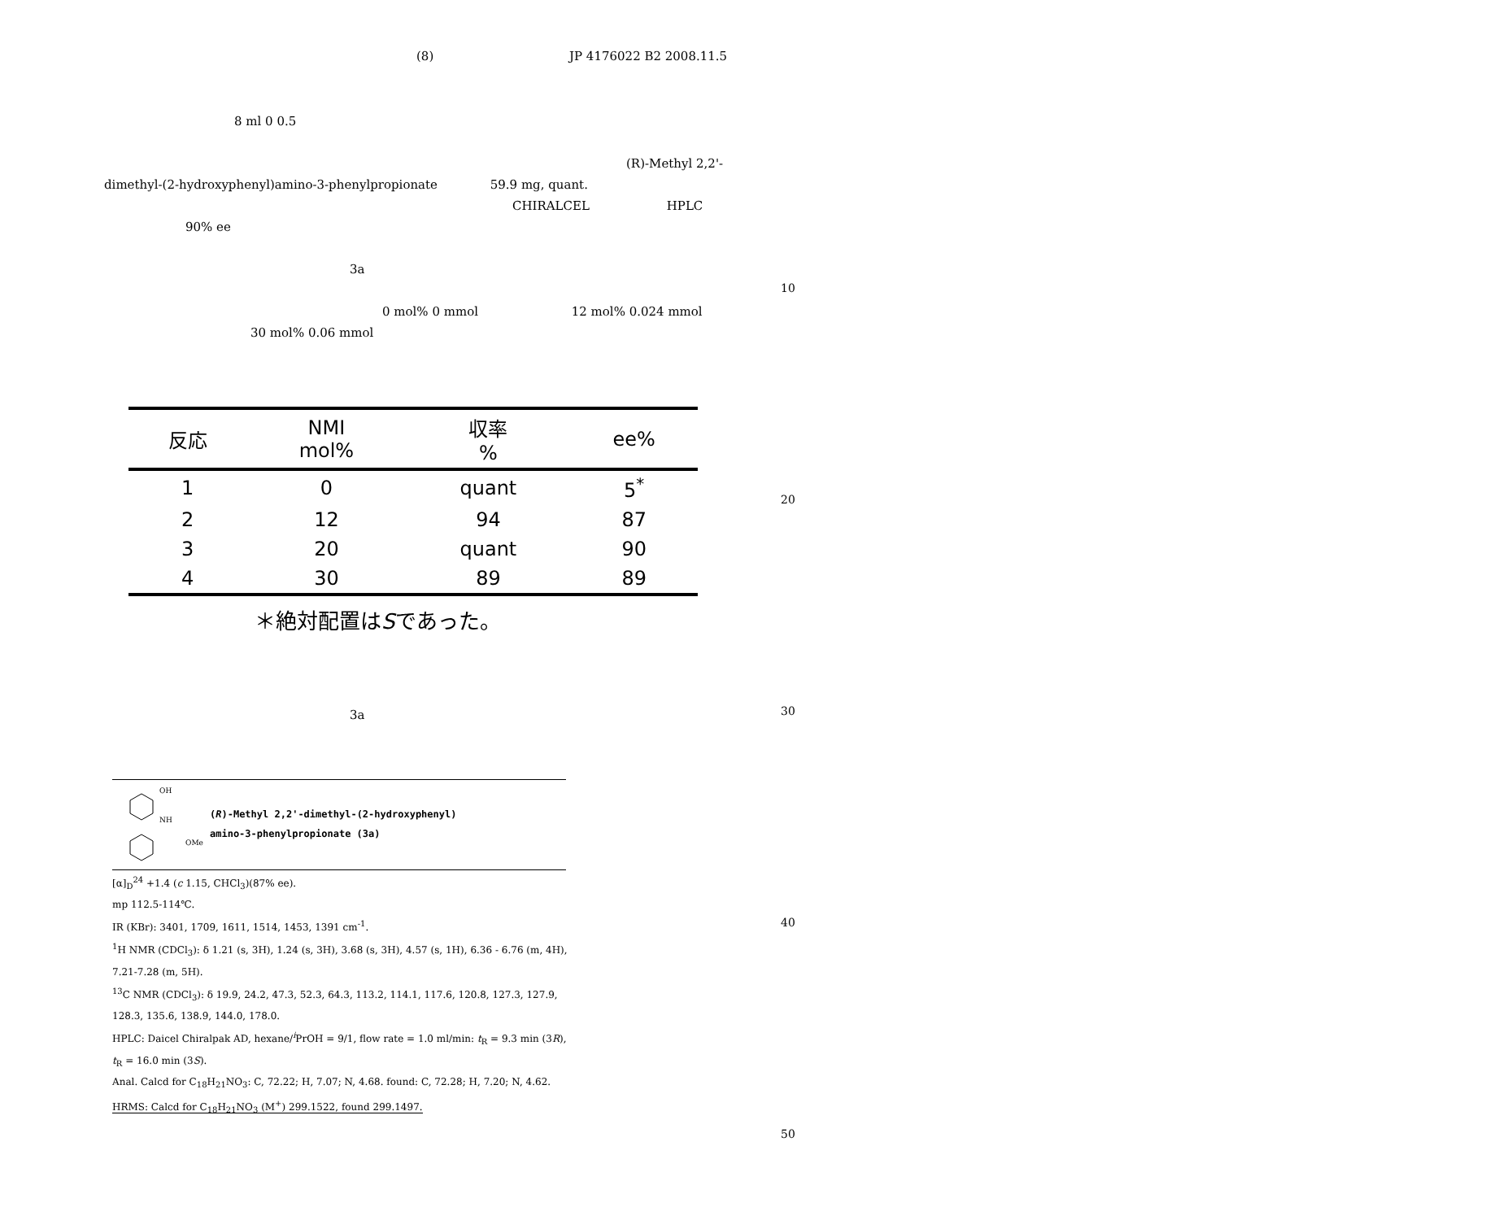(8) JP 4176022 B2 2008.11.5
8 ml 0 0.5
(R)-Methyl 2,2'-
dimethyl-(2-hydroxyphenyl)amino-3-phenylpropionate 59.9 mg, quant.
CHIRALCEL HPLC
90% ee
3a
10
0 mol% 0 mmol 12 mol% 0.024 mmol
30 mol% 0.06 mmol
| 反応 | NMI mol% | 収率 % | ee% |
| --- | --- | --- | --- |
| 1 | 0 | quant | 5<sup>*</sup> |
| 2 | 12 | 94 | 87 |
| 3 | 20 | quant | 90 |
| 4 | 30 | 89 | 89 |
＊絶対配置はSであった。
20
3a 30
OH
NH
OMe
(R)-Methyl 2,2'-dimethyl-(2-hydroxyphenyl)
amino-3-phenylpropionate (3a)
[α]<sub>D</sub><sup>24</sup> +1.4 (c 1.15, CHCl<sub>3</sub>)(87% ee).
mp 112.5-114℃.
IR (KBr): 3401, 1709, 1611, 1514, 1453, 1391 cm<sup>-1</sup>.
<sup>1</sup>H NMR (CDCl<sub>3</sub>): δ 1.21 (s, 3H), 1.24 (s, 3H), 3.68 (s, 3H), 4.57 (s, 1H), 6.36 - 6.76 (m, 4H), 7.21-7.28 (m, 5H).
<sup>13</sup>C NMR (CDCl<sub>3</sub>): δ 19.9, 24.2, 47.3, 52.3, 64.3, 113.2, 114.1, 117.6, 120.8, 127.3, 127.9, 128.3, 135.6, 138.9, 144.0, 178.0.
HPLC: Daicel Chiralpak AD, hexane/<sup>i</sup>PrOH = 9/1, flow rate = 1.0 ml/min: t<sub>R</sub> = 9.3 min (3R), t<sub>R</sub> = 16.0 min (3S).
Anal. Calcd for C<sub>18</sub>H<sub>21</sub>NO<sub>3</sub>: C, 72.22; H, 7.07; N, 4.68. found: C, 72.28; H, 7.20; N, 4.62.
HRMS: Calcd for C<sub>18</sub>H<sub>21</sub>NO<sub>3</sub> (M<sup>+</sup>) 299.1522, found 299.1497.
40
50